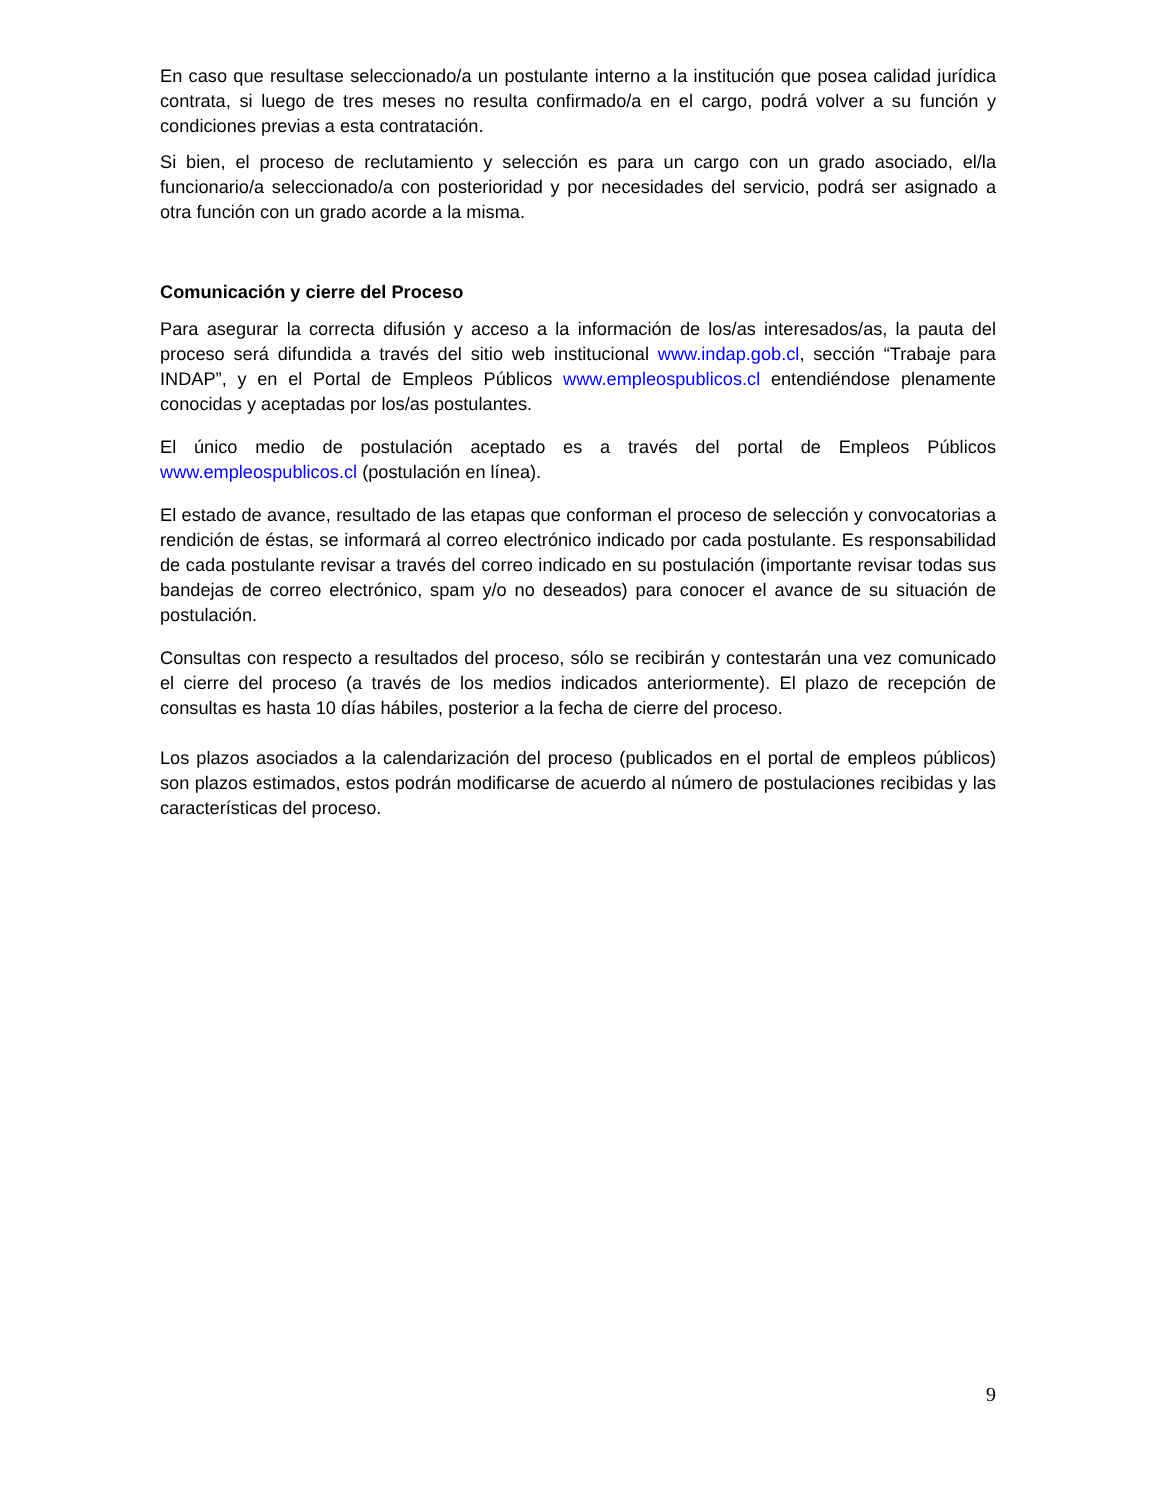En caso que resultase seleccionado/a un postulante interno a la institución que posea calidad jurídica contrata, si luego de tres meses no resulta confirmado/a en el cargo, podrá volver a su función y condiciones previas a esta contratación.
Si bien, el proceso de reclutamiento y selección es para un cargo con un grado asociado, el/la funcionario/a seleccionado/a con posterioridad y por necesidades del servicio, podrá ser asignado a otra función con un grado acorde a la misma.
Comunicación y cierre del Proceso
Para asegurar la correcta difusión y acceso a la información de los/as interesados/as, la pauta del proceso será difundida a través del sitio web institucional www.indap.gob.cl, sección “Trabaje para INDAP”, y en el Portal de Empleos Públicos www.empleospublicos.cl entendiéndose plenamente conocidas y aceptadas por los/as postulantes.
El único medio de postulación aceptado es a través del portal de Empleos Públicos www.empleospublicos.cl (postulación en línea).
El estado de avance, resultado de las etapas que conforman el proceso de selección y convocatorias a rendición de éstas, se informará al correo electrónico indicado por cada postulante. Es responsabilidad de cada postulante revisar a través del correo indicado en su postulación (importante revisar todas sus bandejas de correo electrónico, spam y/o no deseados) para conocer el avance de su situación de postulación.
Consultas con respecto a resultados del proceso, sólo se recibirán y contestarán una vez comunicado el cierre del proceso (a través de los medios indicados anteriormente). El plazo de recepción de consultas es hasta 10 días hábiles, posterior a la fecha de cierre del proceso.
Los plazos asociados a la calendarización del proceso (publicados en el portal de empleos públicos) son plazos estimados, estos podrán modificarse de acuerdo al número de postulaciones recibidas y las características del proceso.
9